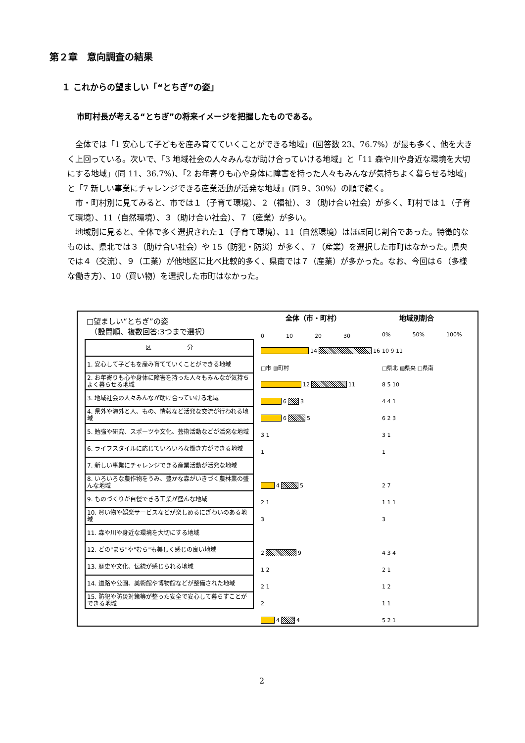第２章　意向調査の結果
１ これからの望ましい「“とちぎ”の姿」
市町村長が考える“とちぎ”の将来イメージを把握したものである。
全体では「1 安心して子どもを産み育てていくことができる地域」(回答数 23、76.7%）が最も多く、他を大きく上回っている。次いで、「3 地域社会の人々みんなが助け合っていける地域」と「11 森や川や身近な環境を大切にする地域」(同 11、36.7%)、「2 お年寄りも心や身体に障害を持った人々もみんなが気持ちよく暮らせる地域」と「7 新しい事業にチャレンジできる産業活動が活発な地域」(同９、30%）の順で続く。
市・町村別に見てみると、市では１（子育て環境）、２（福祉）、３（助け合い社会）が多く、町村では１（子育て環境）、11（自然環境）、３（助け合い社会）、７（産業）が多い。
地域別に見ると、全体で多く選択された１（子育て環境）、11（自然環境）はほぼ同じ割合であった。特徴的なものは、県北では３（助け合い社会）や 15（防犯・防災）が多く、７（産業）を選択した市町はなかった。県央では４（交流）、９（工業）が他地区に比べ比較的多く、県南では７（産業）が多かった。なお、今回は６（多様な働き方）、10（買い物）を選択した市町はなかった。
□望ましい“とちぎ”の姿
　（設問順、複数回答:3つまで選択）
全体（市・町村） 地域別割合
0　　　　10　　　　20　　　　30 0%　　　　50%　　　　100%
| 区 分 |
| --- |
| 1. 安心して子どもを産み育てていくことができる地域 |
| 2. お年寄りも心や身体に障害を持った人々もみんなが気持ちよく暮らせる地域 |
| 3. 地域社会の人々みんなが助け合っていける地域 |
| 4. 県外や海外と人、もの、情報など活発な交流が行われる地域 |
| 5. 勉強や研究、スポーツや文化、芸術活動などが活発な地域 |
| 6. ライフスタイルに応じていろいろな働き方ができる地域 |
| 7. 新しい事業にチャレンジできる産業活動が活発な地域 |
| 8. いろいろな農作物をうみ、豊かな森がいきづく農林業の盛んな地域 |
| 9. ものづくりが自慢できる工業が盛んな地域 |
| 10. 買い物や娯楽サービスなどが楽しめるにぎわいのある地域 |
| 11. 森や川や身近な環境を大切にする地域 |
| 12. どの"まち"や"むら"も美しく感じの良い地域 |
| 13. 歴史や文化、伝統が感じられる地域 |
| 14. 道路や公園、美術館や博物館などが整備された地域 |
| 15. 防犯や防災対策等が整った安全で安心して暮らすことができる地域 |
14 16
□市 ▧町村
12 11
6 3
6 5
3 1
1
4 5
2 1
3
2 9
1 2
2 1
2
4 4
10 9 11
□県北 ▧県央 □県南
8 5 10
4 4 1
6 2 3
3 1
1
2 7
1 1 1
3
4 3 4
2 1
1 2
1 1
5 2 1
2